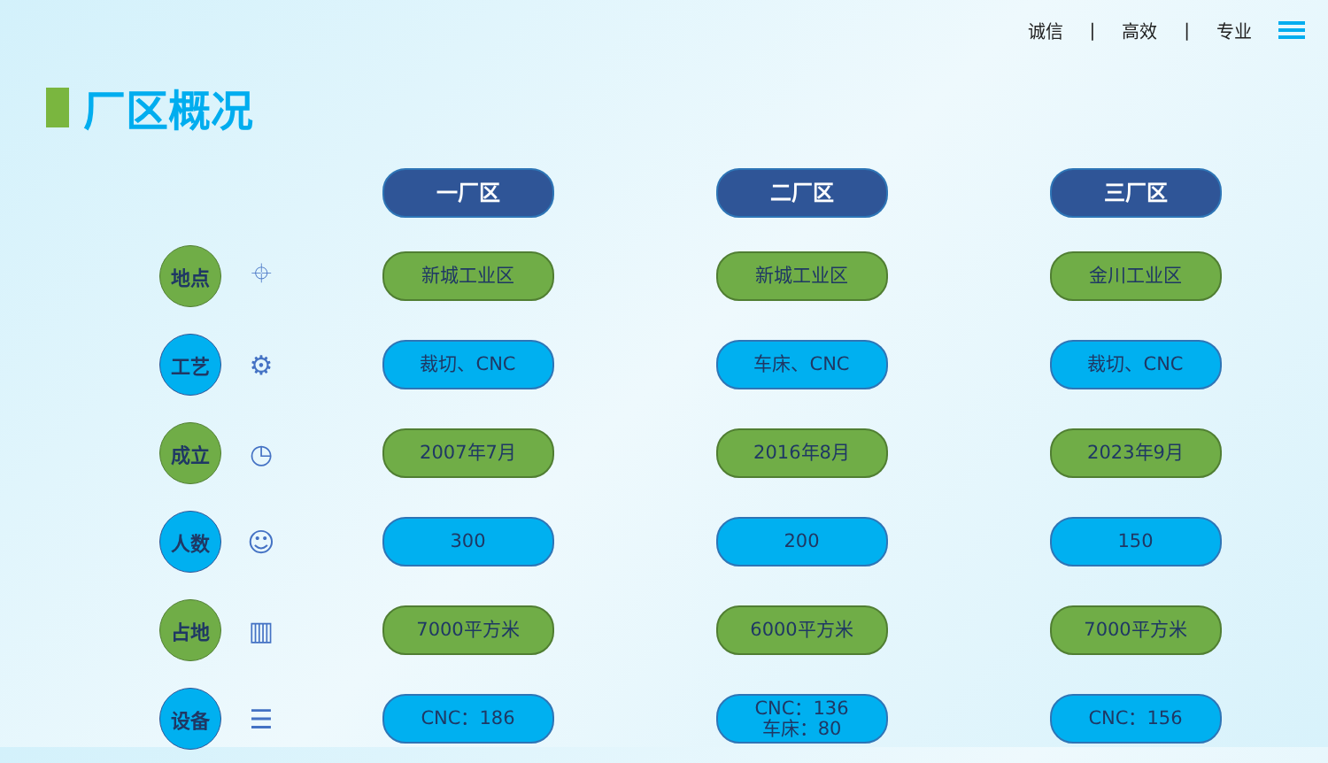诚信 | 高效 | 专业
厂区概况
| | | 一厂区 | 二厂区 | 三厂区 |
| --- | --- | --- | --- | --- |
| 地点 | ⌖ | 新城工业区 | 新城工业区 | 金川工业区 |
| 工艺 | ⚙ | 裁切、CNC | 车床、CNC | 裁切、CNC |
| 成立 | ◷ | 2007年7月 | 2016年8月 | 2023年9月 |
| 人数 | ☺ | 300 | 200 | 150 |
| 占地 | ▥ | 7000平方米 | 6000平方米 | 7000平方米 |
| 设备 | ☰ | CNC：186 | CNC：136 车床：80 | CNC：156 |